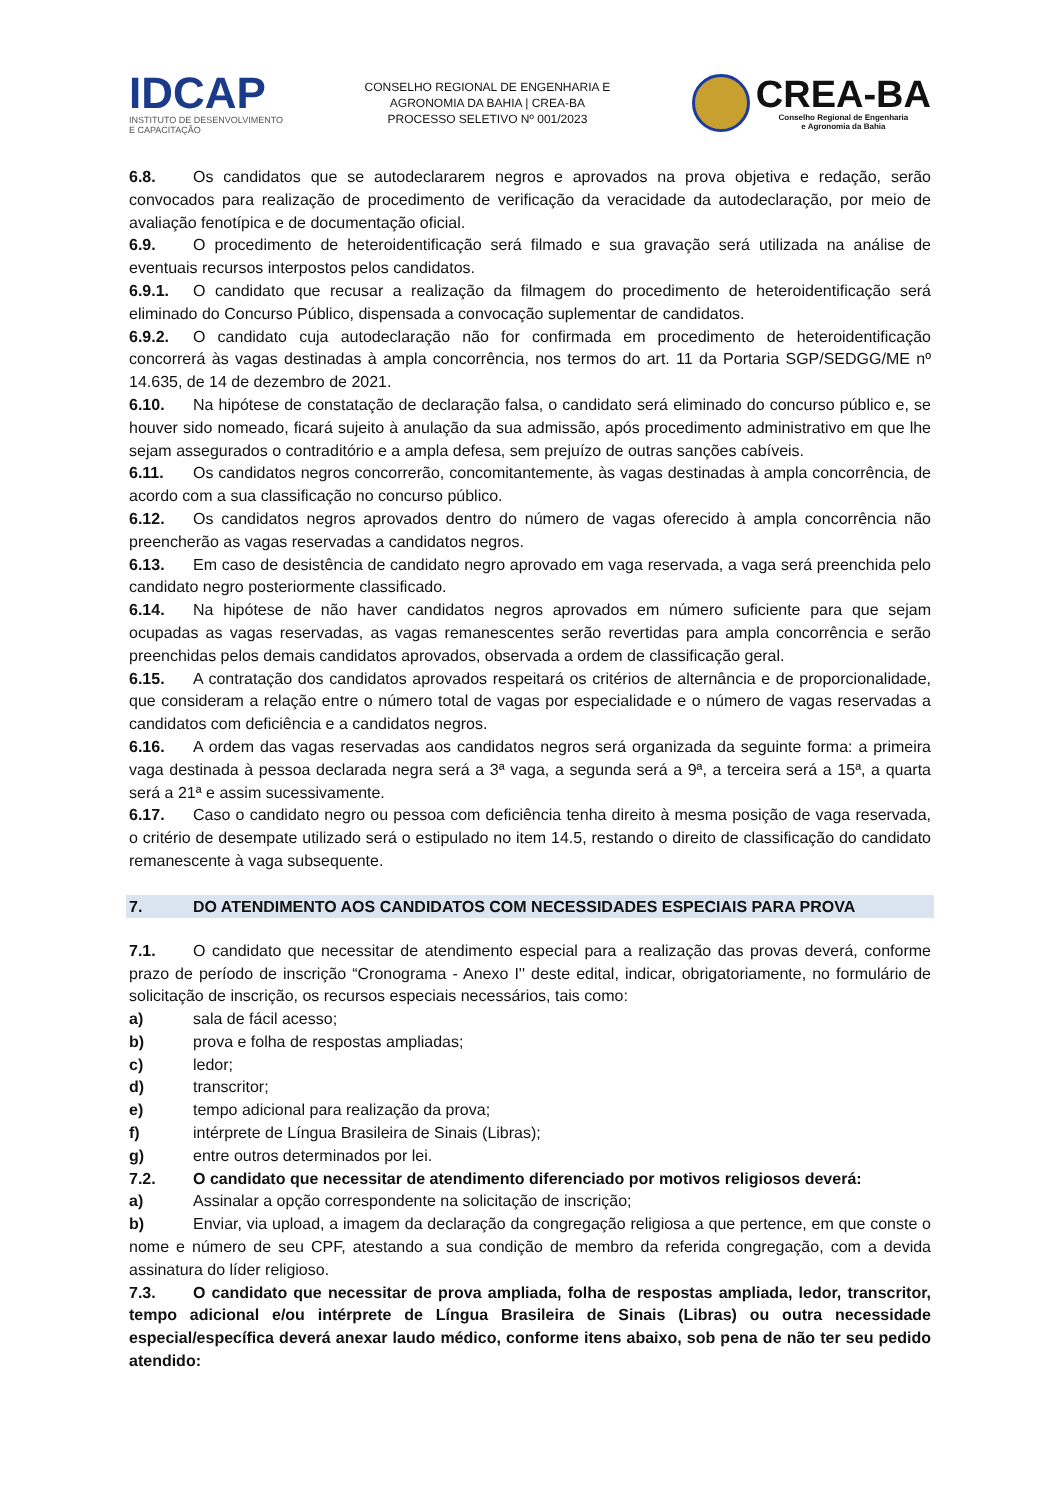IDCAP
INSTITUTO DE DESENVOLVIMENTO
E CAPACITAÇÃO
CONSELHO REGIONAL DE ENGENHARIA E
AGRONOMIA DA BAHIA | CREA-BA
PROCESSO SELETIVO Nº 001/2023
CREA-BA
Conselho Regional de Engenharia
e Agronomia da Bahia
6.8. Os candidatos que se autodeclararem negros e aprovados na prova objetiva e redação, serão convocados para realização de procedimento de verificação da veracidade da autodeclaração, por meio de avaliação fenotípica e de documentação oficial.
6.9. O procedimento de heteroidentificação será filmado e sua gravação será utilizada na análise de eventuais recursos interpostos pelos candidatos.
6.9.1. O candidato que recusar a realização da filmagem do procedimento de heteroidentificação será eliminado do Concurso Público, dispensada a convocação suplementar de candidatos.
6.9.2. O candidato cuja autodeclaração não for confirmada em procedimento de heteroidentificação concorrerá às vagas destinadas à ampla concorrência, nos termos do art. 11 da Portaria SGP/SEDGG/ME nº 14.635, de 14 de dezembro de 2021.
6.10. Na hipótese de constatação de declaração falsa, o candidato será eliminado do concurso público e, se houver sido nomeado, ficará sujeito à anulação da sua admissão, após procedimento administrativo em que lhe sejam assegurados o contraditório e a ampla defesa, sem prejuízo de outras sanções cabíveis.
6.11. Os candidatos negros concorrerão, concomitantemente, às vagas destinadas à ampla concorrência, de acordo com a sua classificação no concurso público.
6.12. Os candidatos negros aprovados dentro do número de vagas oferecido à ampla concorrência não preencherão as vagas reservadas a candidatos negros.
6.13. Em caso de desistência de candidato negro aprovado em vaga reservada, a vaga será preenchida pelo candidato negro posteriormente classificado.
6.14. Na hipótese de não haver candidatos negros aprovados em número suficiente para que sejam ocupadas as vagas reservadas, as vagas remanescentes serão revertidas para ampla concorrência e serão preenchidas pelos demais candidatos aprovados, observada a ordem de classificação geral.
6.15. A contratação dos candidatos aprovados respeitará os critérios de alternância e de proporcionalidade, que consideram a relação entre o número total de vagas por especialidade e o número de vagas reservadas a candidatos com deficiência e a candidatos negros.
6.16. A ordem das vagas reservadas aos candidatos negros será organizada da seguinte forma: a primeira vaga destinada à pessoa declarada negra será a 3ª vaga, a segunda será a 9ª, a terceira será a 15ª, a quarta será a 21ª e assim sucessivamente.
6.17. Caso o candidato negro ou pessoa com deficiência tenha direito à mesma posição de vaga reservada, o critério de desempate utilizado será o estipulado no item 14.5, restando o direito de classificação do candidato remanescente à vaga subsequente.
7. DO ATENDIMENTO AOS CANDIDATOS COM NECESSIDADES ESPECIAIS PARA PROVA
7.1. O candidato que necessitar de atendimento especial para a realização das provas deverá, conforme prazo de período de inscrição “Cronograma - Anexo I'' deste edital, indicar, obrigatoriamente, no formulário de solicitação de inscrição, os recursos especiais necessários, tais como:
a) sala de fácil acesso;
b) prova e folha de respostas ampliadas;
c) ledor;
d) transcritor;
e) tempo adicional para realização da prova;
f) intérprete de Língua Brasileira de Sinais (Libras);
g) entre outros determinados por lei.
7.2. O candidato que necessitar de atendimento diferenciado por motivos religiosos deverá:
a) Assinalar a opção correspondente na solicitação de inscrição;
b) Enviar, via upload, a imagem da declaração da congregação religiosa a que pertence, em que conste o nome e número de seu CPF, atestando a sua condição de membro da referida congregação, com a devida assinatura do líder religioso.
7.3. O candidato que necessitar de prova ampliada, folha de respostas ampliada, ledor, transcritor, tempo adicional e/ou intérprete de Língua Brasileira de Sinais (Libras) ou outra necessidade especial/específica deverá anexar laudo médico, conforme itens abaixo, sob pena de não ter seu pedido atendido: